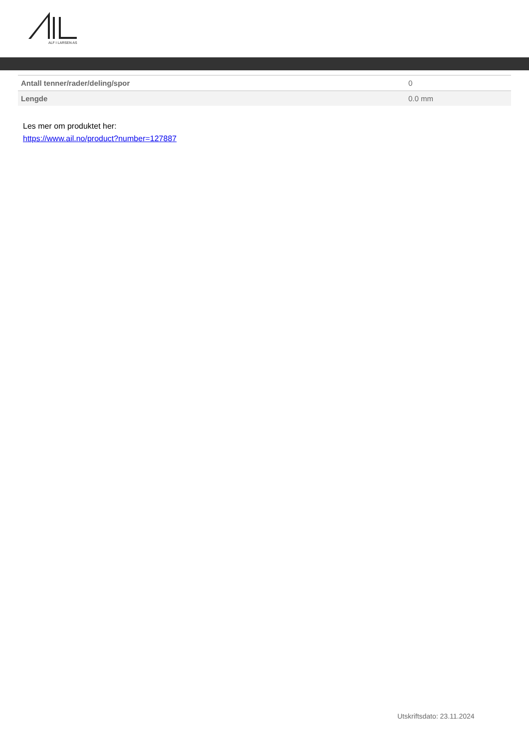ALF I LARSEN AS
| Antall tenner/rader/deling/spor | 0 |
| Lengde | 0.0 mm |
Les mer om produktet her:
https://www.ail.no/product?number=127887
Utskriftsdato: 23.11.2024